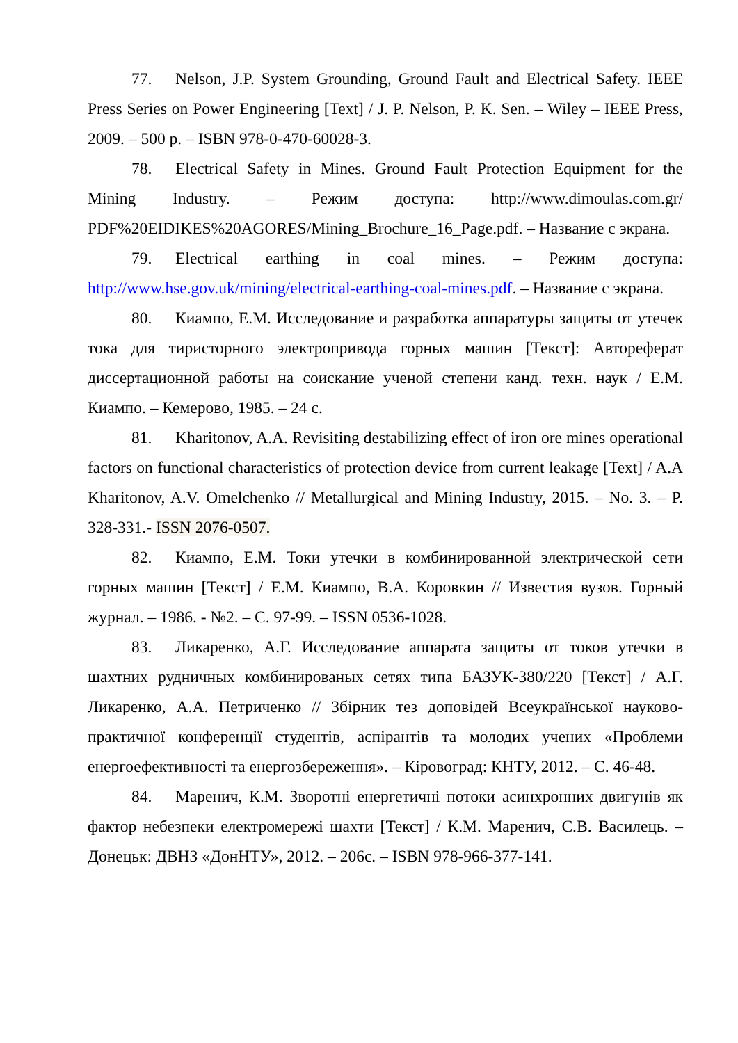77. Nelson, J.P. System Grounding, Ground Fault and Electrical Safety. IEEE Press Series on Power Engineering [Text] / J. P. Nelson, P. K. Sen. – Wiley – IEEE Press, 2009. – 500 p. – ISBN 978-0-470-60028-3.
78. Electrical Safety in Mines. Ground Fault Protection Equipment for the Mining Industry. – Режим доступа: http://www.dimoulas.com.gr/ PDF%20EIDIKES%20AGORES/Mining_Brochure_16_Page.pdf. – Название с экрана.
79. Electrical earthing in coal mines. – Режим доступа: http://www.hse.gov.uk/mining/electrical-earthing-coal-mines.pdf. – Название с экрана.
80. Киампо, Е.М. Исследование и разработка аппаратуры защиты от утечек тока для тиристорного электропривода горных машин [Текст]: Автореферат диссертационной работы на соискание ученой степени канд. техн. наук / Е.М. Киампо. – Кемерово, 1985. – 24 с.
81. Kharitonov, A.A. Revisiting destabilizing effect of iron ore mines operational factors on functional characteristics of protection device from current leakage [Text] / A.A Kharitonov, A.V. Omelchenko // Metallurgical and Mining Industry, 2015. – No. 3. – P. 328-331.- ISSN 2076-0507.
82. Киампо, Е.М. Токи утечки в комбинированной электрической сети горных машин [Текст] / Е.М. Киампо, В.А. Коровкин // Известия вузов. Горный журнал. – 1986. - №2. – С. 97-99. – ISSN 0536-1028.
83. Ликаренко, А.Г. Исследование аппарата защиты от токов утечки в шахтних рудничных комбинированых сетях типа БАЗУК-380/220 [Текст] / А.Г. Ликаренко, А.А. Петриченко // Збірник тез доповідей Всеукраїнської науково-практичної конференції студентів, аспірантів та молодих учених «Проблеми енергоефективності та енергозбереження». – Кіровоград: КНТУ, 2012. – С. 46-48.
84. Маренич, К.М. Зворотні енергетичні потоки асинхронних двигунів як фактор небезпеки електромережі шахти [Текст] / К.М. Маренич, С.В. Василець. – Донецьк: ДВНЗ «ДонНТУ», 2012. – 206с. – ISBN 978-966-377-141.